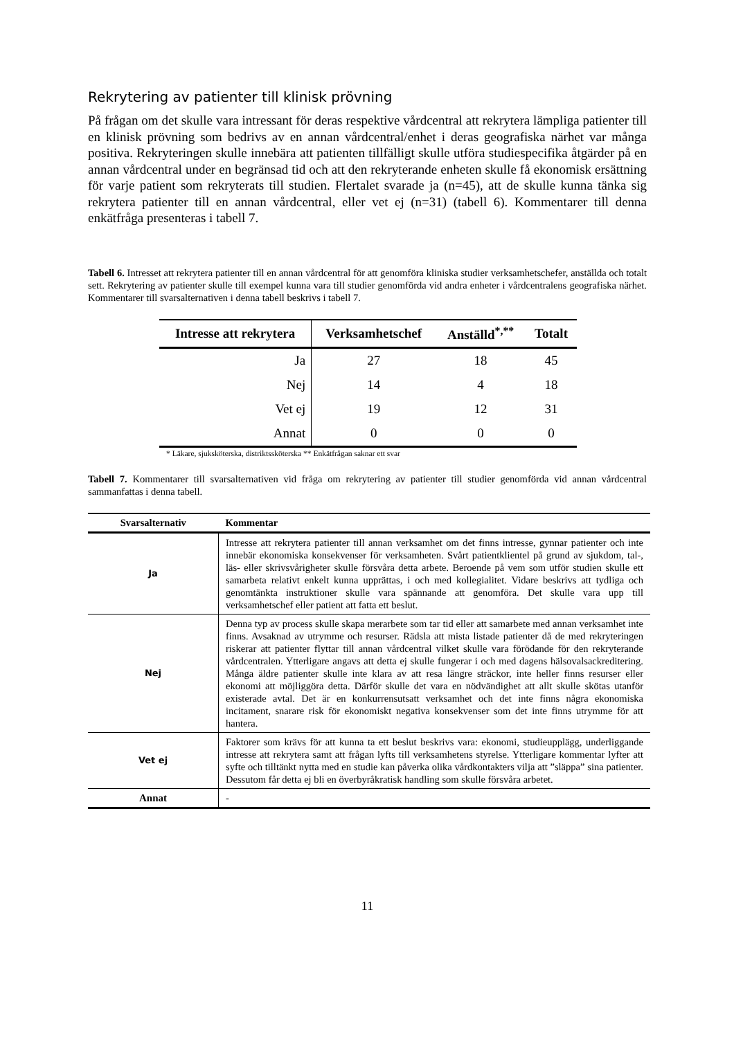Rekrytering av patienter till klinisk prövning
På frågan om det skulle vara intressant för deras respektive vårdcentral att rekrytera lämpliga patienter till en klinisk prövning som bedrivs av en annan vårdcentral/enhet i deras geografiska närhet var många positiva. Rekryteringen skulle innebära att patienten tillfälligt skulle utföra studiespecifika åtgärder på en annan vårdcentral under en begränsad tid och att den rekryterande enheten skulle få ekonomisk ersättning för varje patient som rekryterats till studien. Flertalet svarade ja (n=45), att de skulle kunna tänka sig rekrytera patienter till en annan vårdcentral, eller vet ej (n=31) (tabell 6). Kommentarer till denna enkätfråga presenteras i tabell 7.
Tabell 6. Intresset att rekrytera patienter till en annan vårdcentral för att genomföra kliniska studier verksamhetschefer, anställda och totalt sett. Rekrytering av patienter skulle till exempel kunna vara till studier genomförda vid andra enheter i vårdcentralens geografiska närhet. Kommentarer till svarsalternativen i denna tabell beskrivs i tabell 7.
| Intresse att rekrytera | Verksamhetschef | Anställd<sup>*,**</sup> | Totalt |
| --- | --- | --- | --- |
| Ja | 27 | 18 | 45 |
| Nej | 14 | 4 | 18 |
| Vet ej | 19 | 12 | 31 |
| Annat | 0 | 0 | 0 |
* Läkare, sjuksköterska, distriktssköterska ** Enkätfrågan saknar ett svar
Tabell 7. Kommentarer till svarsalternativen vid fråga om rekrytering av patienter till studier genomförda vid annan vårdcentral sammanfattas i denna tabell.
| Svarsalternativ | Kommentar |
| --- | --- |
| Ja | Intresse att rekrytera patienter till annan verksamhet om det finns intresse, gynnar patienter och inte innebär ekonomiska konsekvenser för verksamheten. Svårt patientklientel på grund av sjukdom, tal-, läs- eller skrivsvårigheter skulle försvåra detta arbete. Beroende på vem som utför studien skulle ett samarbeta relativt enkelt kunna upprättas, i och med kollegialitet. Vidare beskrivs att tydliga och genomtänkta instruktioner skulle vara spännande att genomföra. Det skulle vara upp till verksamhetschef eller patient att fatta ett beslut. |
| Nej | Denna typ av process skulle skapa merarbete som tar tid eller att samarbete med annan verksamhet inte finns. Avsaknad av utrymme och resurser. Rädsla att mista listade patienter då de med rekryteringen riskerar att patienter flyttar till annan vårdcentral vilket skulle vara förödande för den rekryterande vårdcentralen. Ytterligare angavs att detta ej skulle fungerar i och med dagens hälsovalsackreditering. Många äldre patienter skulle inte klara av att resa längre sträckor, inte heller finns resurser eller ekonomi att möjliggöra detta. Därför skulle det vara en nödvändighet att allt skulle skötas utanför existerade avtal. Det är en konkurrensutsatt verksamhet och det inte finns några ekonomiska incitament, snarare risk för ekonomiskt negativa konsekvenser som det inte finns utrymme för att hantera. |
| Vet ej | Faktorer som krävs för att kunna ta ett beslut beskrivs vara: ekonomi, studieupplägg, underliggande intresse att rekrytera samt att frågan lyfts till verksamhetens styrelse. Ytterligare kommentar lyfter att syfte och tilltänkt nytta med en studie kan påverka olika vårdkontakters vilja att ”släppa” sina patienter. Dessutom får detta ej bli en överbyråkratisk handling som skulle försvåra arbetet. |
| Annat | - |
11